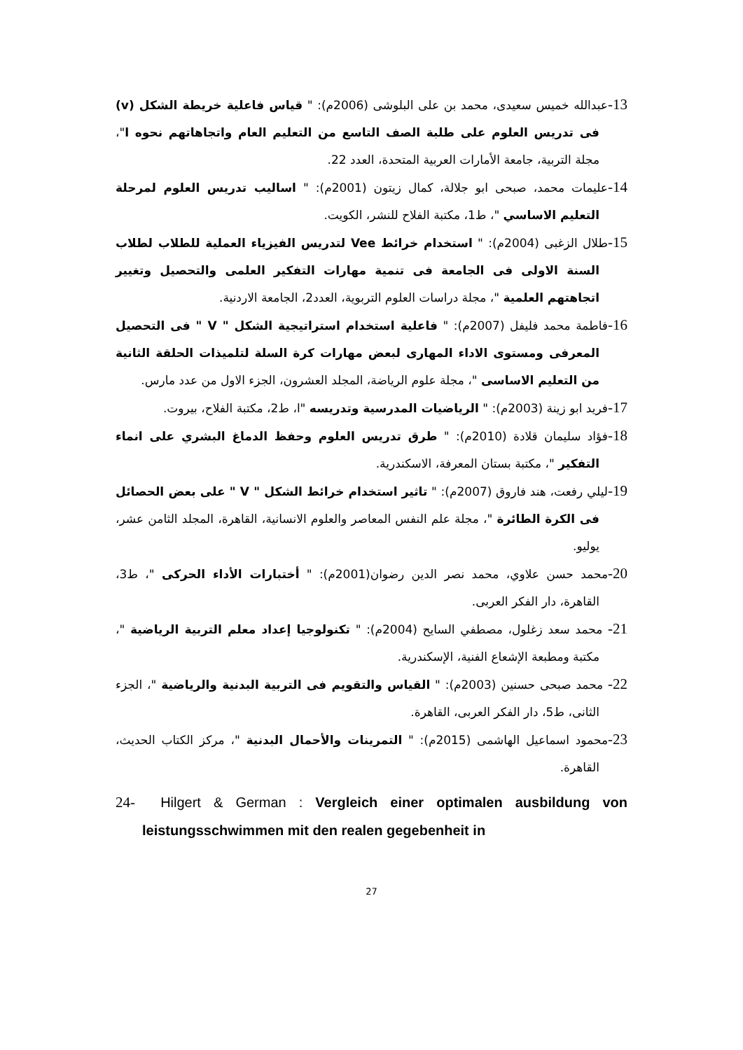13-عبدالله خميس سعيدى، محمد بن على البلوشى (2006م): " قياس فاعلية خريطة الشكل (v) فى تدريس العلوم على طلبة الصف التاسع من التعليم العام واتجاهاتهم نحوه ا"، مجلة التربية، جامعة الأمارات العربية المتحدة، العدد 22.
14-عليمات محمد، صبحى ابو جلالة، كمال زيتون (2001م): " اساليب تدريس العلوم لمرحلة التعليم الاساسي "، ط1، مكتبة الفلاح للنشر، الكويت.
15-طلال الزغبى (2004م): " استخدام خرائط Vee لتدريس الفيزياء العملية للطلاب لطلاب السنة الاولى فى الجامعة فى تنمية مهارات التفكير العلمى والتحصيل وتغيير اتجاهتهم العلمية "، مجلة دراسات العلوم التربوية، العدد2، الجامعة الاردنية.
16-فاطمة محمد فليفل (2007م): " فاعلية استخدام استراتيجية الشكل " V " فى التحصيل المعرفى ومستوى الاداء المهارى لبعض مهارات كرة السلة لتلميذات الحلقة الثانية من التعليم الاساسى "، مجلة علوم الرياضة، المجلد العشرون، الجزء الاول من عدد مارس.
17-فريد ابو زينة (2003م): " الرياضيات المدرسية وتدريسه "ا، ط2، مكتبة الفلاح، بيروت.
18-فؤاد سليمان قلادة (2010م): " طرق تدريس العلوم وحفظ الدماغ البشري على انماء التفكير "، مكتبة بستان المعرفة، الاسكندرية.
19-ليلي رفعت، هند فاروق (2007م): " تاثير استخدام خرائط الشكل " V " على بعض الحصائل فى الكرة الطائرة "، مجلة علم النفس المعاصر والعلوم الانسانية، القاهرة، المجلد الثامن عشر، يوليو.
20-محمد حسن علاوي، محمد نصر الدين رضوان(2001م): " أختبارات الأداء الحركى "، ط3، القاهرة، دار الفكر العربى.
21- محمد سعد زغلول، مصطفي السايح (2004م): " تكنولوجيا إعداد معلم التربية الرياضية "، مكتبة ومطبعة الإشعاع الفنية، الإسكندرية.
22- محمد صبحى حسنين (2003م): " القياس والتقويم فى التربية البدنية والرياضية "، الجزء الثانى، ط5، دار الفكر العربى، القاهرة.
23-محمود اسماعيل الهاشمى (2015م): " التمرينات والأحمال البدنية "، مركز الكتاب الحديث، القاهرة.
24- Hilgert & German : Vergleich einer optimalen ausbildung von leistungsschwimmen mit den realen gegebenheit in
27